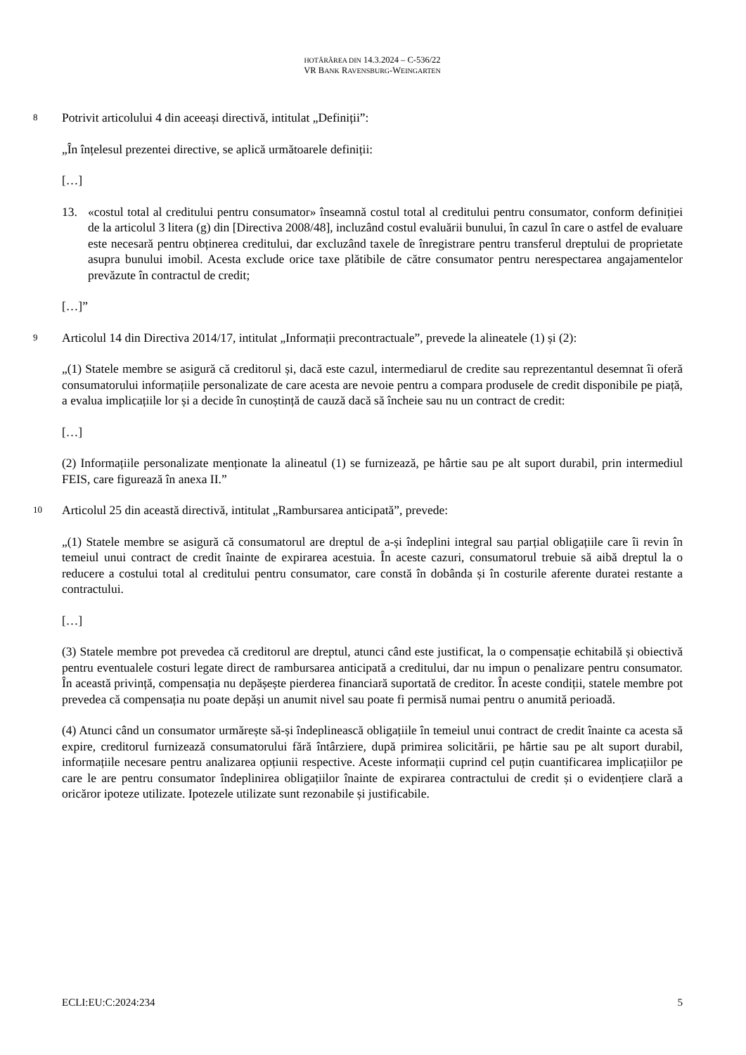HOTĂRÂREA DIN 14.3.2024 – C-536/22
VR BANK RAVENSBURG-WEINGARTEN
8
Potrivit articolului 4 din aceeași directivă, intitulat „Definiții”:
„În înțelesul prezentei directive, se aplică următoarele definiții:
[…]
13. «costul total al creditului pentru consumator» înseamnă costul total al creditului pentru consumator, conform definiției de la articolul 3 litera (g) din [Directiva 2008/48], incluzând costul evaluării bunului, în cazul în care o astfel de evaluare este necesară pentru obținerea creditului, dar excluzând taxele de înregistrare pentru transferul dreptului de proprietate asupra bunului imobil. Acesta exclude orice taxe plătibile de către consumator pentru nerespectarea angajamentelor prevăzute în contractul de credit;
[…]”
9
Articolul 14 din Directiva 2014/17, intitulat „Informații precontractuale”, prevede la alineatele (1) și (2):
„(1) Statele membre se asigură că creditorul și, dacă este cazul, intermediarul de credite sau reprezentantul desemnat îi oferă consumatorului informațiile personalizate de care acesta are nevoie pentru a compara produsele de credit disponibile pe piață, a evalua implicațiile lor și a decide în cunoștință de cauză dacă să încheie sau nu un contract de credit:
[…]
(2) Informațiile personalizate menționate la alineatul (1) se furnizează, pe hârtie sau pe alt suport durabil, prin intermediul FEIS, care figurează în anexa II.”
10
Articolul 25 din această directivă, intitulat „Rambursarea anticipată”, prevede:
„(1) Statele membre se asigură că consumatorul are dreptul de a-și îndeplini integral sau parțial obligațiile care îi revin în temeiul unui contract de credit înainte de expirarea acestuia. În aceste cazuri, consumatorul trebuie să aibă dreptul la o reducere a costului total al creditului pentru consumator, care constă în dobânda și în costurile aferente duratei restante a contractului.
[…]
(3) Statele membre pot prevedea că creditorul are dreptul, atunci când este justificat, la o compensație echitabilă și obiectivă pentru eventualele costuri legate direct de rambursarea anticipată a creditului, dar nu impun o penalizare pentru consumator. În această privință, compensația nu depășește pierderea financiară suportată de creditor. În aceste condiții, statele membre pot prevedea că compensația nu poate depăși un anumit nivel sau poate fi permisă numai pentru o anumită perioadă.
(4) Atunci când un consumator urmărește să-și îndeplinească obligațiile în temeiul unui contract de credit înainte ca acesta să expire, creditorul furnizează consumatorului fără întârziere, după primirea solicitării, pe hârtie sau pe alt suport durabil, informațiile necesare pentru analizarea opțiunii respective. Aceste informații cuprind cel puțin cuantificarea implicațiilor pe care le are pentru consumator îndeplinirea obligațiilor înainte de expirarea contractului de credit și o evidențiere clară a oricăror ipoteze utilizate. Ipotezele utilizate sunt rezonabile și justificabile.
ECLI:EU:C:2024:234 5